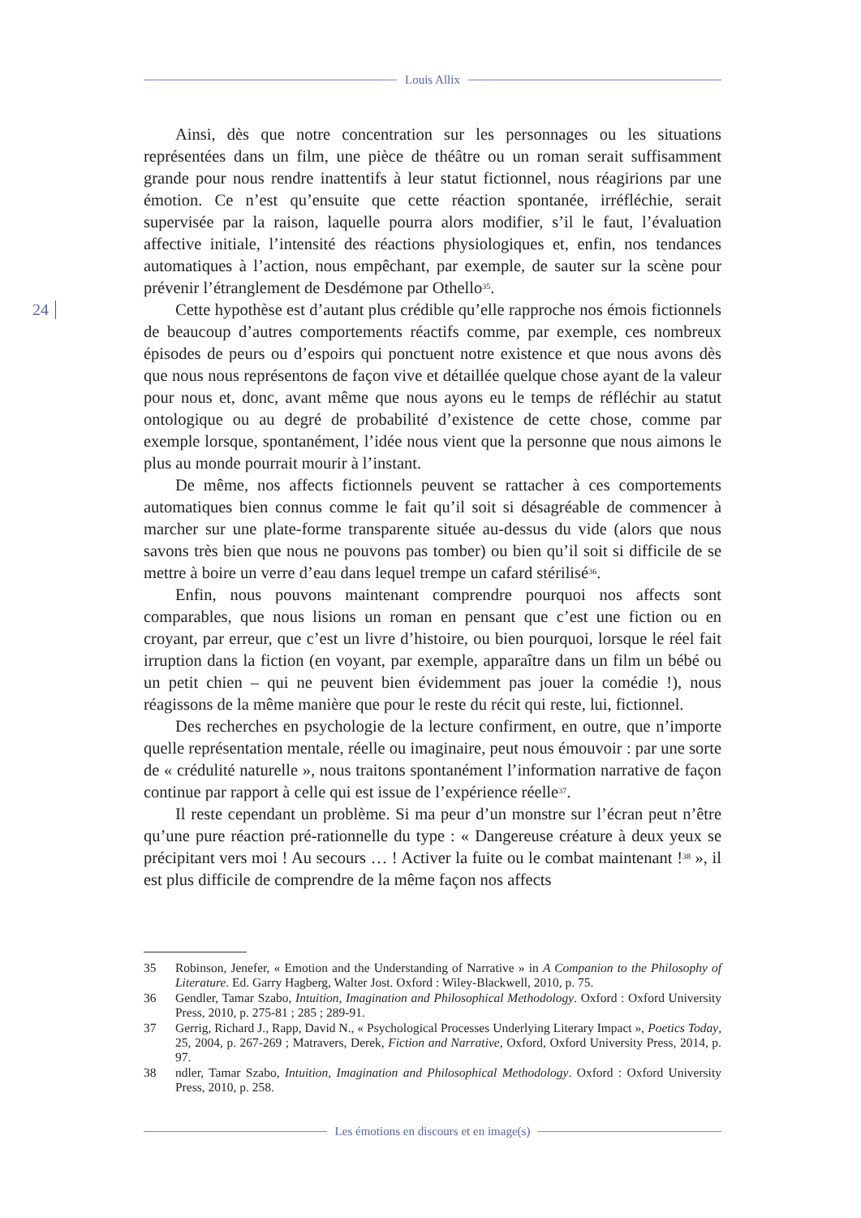Louis Allix
24
Ainsi, dès que notre concentration sur les personnages ou les situations représentées dans un film, une pièce de théâtre ou un roman serait suffisamment grande pour nous rendre inattentifs à leur statut fictionnel, nous réagirions par une émotion. Ce n’est qu’ensuite que cette réaction spontanée, irréfléchie, serait supervisée par la raison, laquelle pourra alors modifier, s’il le faut, l’évaluation affective initiale, l’intensité des réactions physiologiques et, enfin, nos tendances automatiques à l’action, nous empêchant, par exemple, de sauter sur la scène pour prévenir l’étranglement de Desdémone par Othello<sup>35</sup>.
Cette hypothèse est d’autant plus crédible qu’elle rapproche nos émois fictionnels de beaucoup d’autres comportements réactifs comme, par exemple, ces nombreux épisodes de peurs ou d’espoirs qui ponctuent notre existence et que nous avons dès que nous nous représentons de façon vive et détaillée quelque chose ayant de la valeur pour nous et, donc, avant même que nous ayons eu le temps de réfléchir au statut ontologique ou au degré de probabilité d’existence de cette chose, comme par exemple lorsque, spontanément, l’idée nous vient que la personne que nous aimons le plus au monde pourrait mourir à l’instant.
De même, nos affects fictionnels peuvent se rattacher à ces comportements automatiques bien connus comme le fait qu’il soit si désagréable de commencer à marcher sur une plate-forme transparente située au-dessus du vide (alors que nous savons très bien que nous ne pouvons pas tomber) ou bien qu’il soit si difficile de se mettre à boire un verre d’eau dans lequel trempe un cafard stérilisé<sup>36</sup>.
Enfin, nous pouvons maintenant comprendre pourquoi nos affects sont comparables, que nous lisions un roman en pensant que c’est une fiction ou en croyant, par erreur, que c’est un livre d’histoire, ou bien pourquoi, lorsque le réel fait irruption dans la fiction (en voyant, par exemple, apparaître dans un film un bébé ou un petit chien – qui ne peuvent bien évidemment pas jouer la comédie !), nous réagissons de la même manière que pour le reste du récit qui reste, lui, fictionnel.
Des recherches en psychologie de la lecture confirment, en outre, que n’importe quelle représentation mentale, réelle ou imaginaire, peut nous émouvoir : par une sorte de « crédulité naturelle », nous traitons spontanément l’information narrative de façon continue par rapport à celle qui est issue de l’expérience réelle<sup>37</sup>.
Il reste cependant un problème. Si ma peur d’un monstre sur l’écran peut n’être qu’une pure réaction pré-rationnelle du type : « Dangereuse créature à deux yeux se précipitant vers moi ! Au secours … ! Activer la fuite ou le combat maintenant !<sup>38</sup> », il est plus difficile de comprendre de la même façon nos affects
35 Robinson, Jenefer, « Emotion and the Understanding of Narrative » in A Companion to the Philosophy of Literature. Ed. Garry Hagberg, Walter Jost. Oxford : Wiley-Blackwell, 2010, p. 75.
36 Gendler, Tamar Szabo, Intuition, Imagination and Philosophical Methodology. Oxford : Oxford University Press, 2010, p. 275-81 ; 285 ; 289-91.
37 Gerrig, Richard J., Rapp, David N., « Psychological Processes Underlying Literary Impact », Poetics Today, 25, 2004, p. 267-269 ; Matravers, Derek, Fiction and Narrative, Oxford, Oxford University Press, 2014, p. 97.
38 ndler, Tamar Szabo, Intuition, Imagination and Philosophical Methodology. Oxford : Oxford University Press, 2010, p. 258.
Les émotions en discours et en image(s)